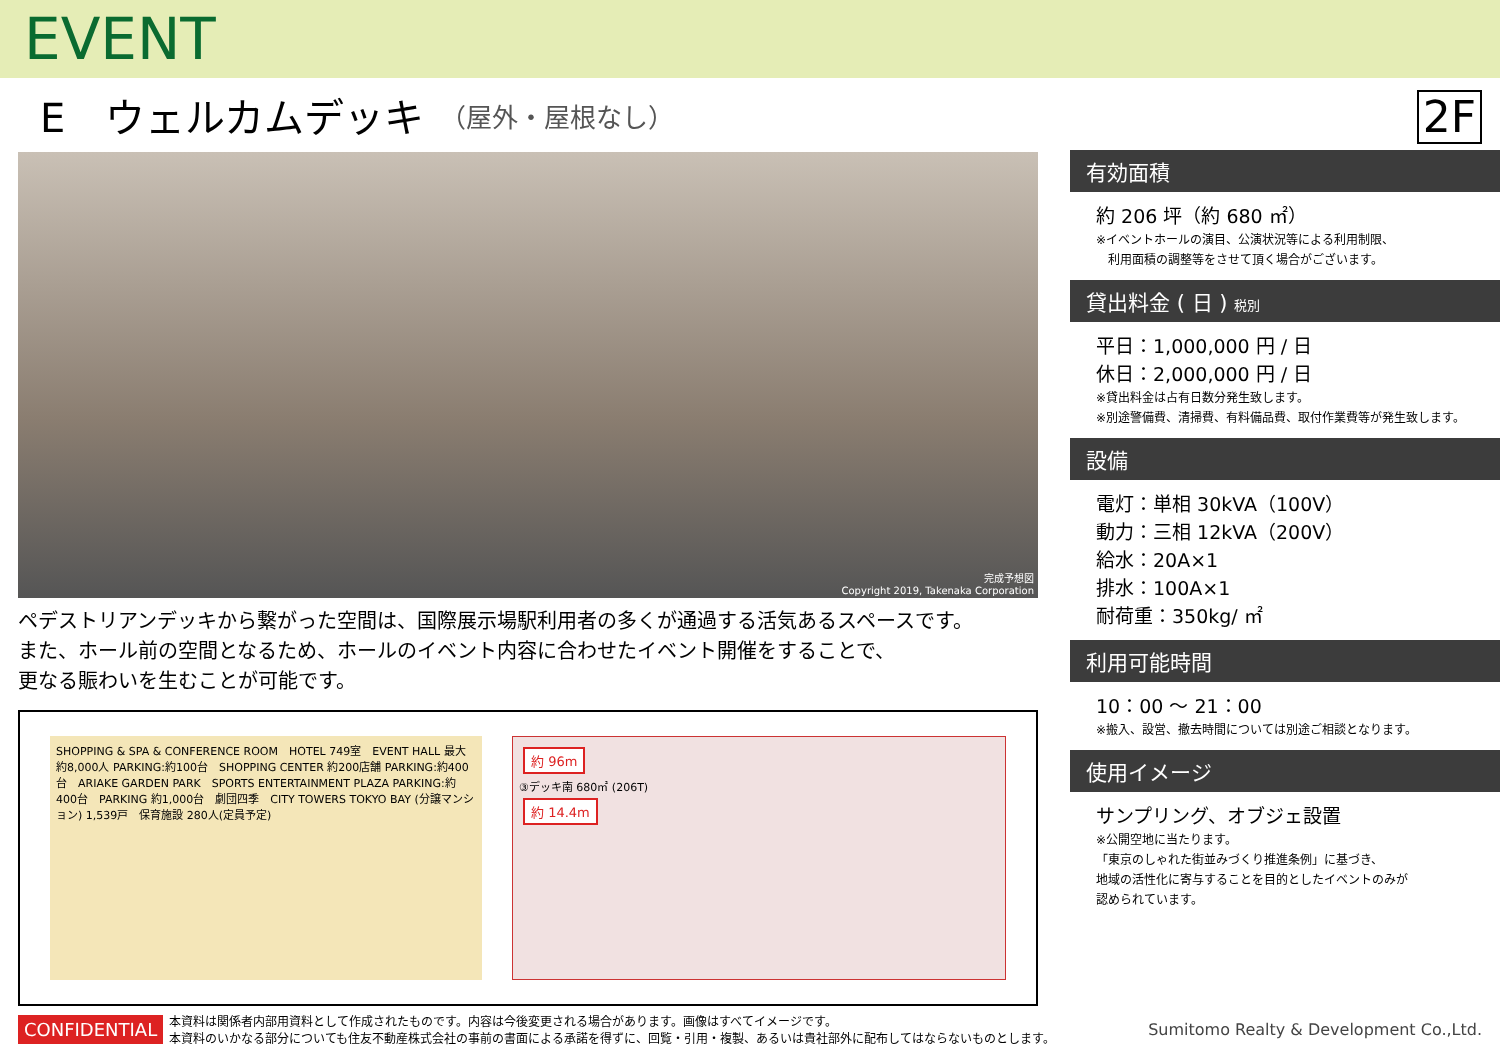EVENT
E　ウェルカムデッキ （屋外・屋根なし）
2F
完成予想図
Copyright 2019, Takenaka Corporation
ペデストリアンデッキから繋がった空間は、国際展示場駅利用者の多くが通過する活気あるスペースです。
また、ホール前の空間となるため、ホールのイベント内容に合わせたイベント開催をすることで、
更なる賑わいを生むことが可能です。
SHOPPING & SPA & CONFERENCE ROOM　HOTEL 749室　EVENT HALL 最大約8,000人 PARKING:約100台　SHOPPING CENTER 約200店舗 PARKING:約400台　ARIAKE GARDEN PARK　SPORTS ENTERTAINMENT PLAZA PARKING:約400台　PARKING 約1,000台　劇団四季　CITY TOWERS TOKYO BAY (分譲マンション) 1,539戸　保育施設 280人(定員予定)
約 96m
③デッキ南 680㎡ (206T)
約 14.4m
有効面積
約 206 坪（約 680 ㎡）
※イベントホールの演目、公演状況等による利用制限、
　利用面積の調整等をさせて頂く場合がございます。
貸出料金 ( 日 ) 税別
平日：1,000,000 円 / 日
休日：2,000,000 円 / 日
※貸出料金は占有日数分発生致します。
※別途警備費、清掃費、有料備品費、取付作業費等が発生致します。
設備
電灯：単相 30kVA（100V）
動力：三相 12kVA（200V）
給水：20A×1
排水：100A×1
耐荷重：350kg/ ㎡
利用可能時間
10：00 ～ 21：00
※搬入、設営、撤去時間については別途ご相談となります。
使用イメージ
サンプリング、オブジェ設置
※公開空地に当たります。
「東京のしゃれた街並みづくり推進条例」に基づき、
地域の活性化に寄与することを目的としたイベントのみが
認められています。
CONFIDENTIAL 本資料は関係者内部用資料として作成されたものです。内容は今後変更される場合があります。画像はすべてイメージです。
本資料のいかなる部分についても住友不動産株式会社の事前の書面による承諾を得ずに、回覧・引用・複製、あるいは貴社部外に配布してはならないものとします。 Sumitomo Realty & Development Co.,Ltd.